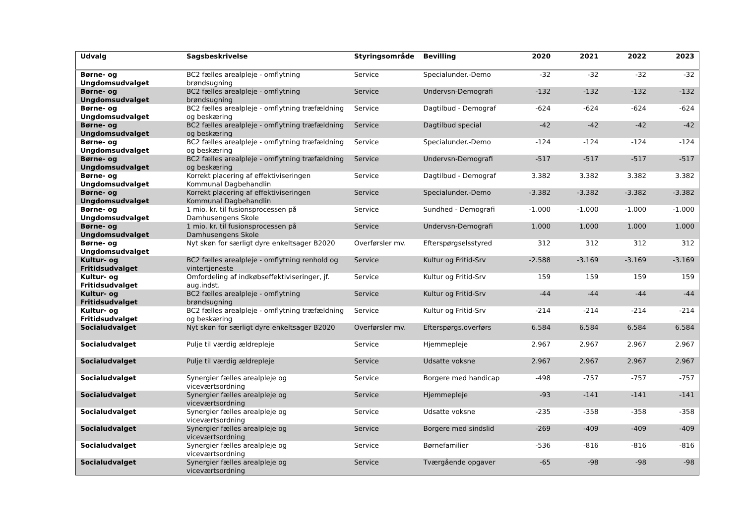| Udvalg | Sagsbeskrivelse | Styringsområde | Bevilling | 2020 | 2021 | 2022 | 2023 |
| --- | --- | --- | --- | --- | --- | --- | --- |
| Børne- og Ungdomsudvalget | BC2 fælles arealpleje - omflytning brøndsugning | Service | Specialunder.-Demo | -32 | -32 | -32 | -32 |
| Børne- og Ungdomsudvalget | BC2 fælles arealpleje - omflytning brøndsugning | Service | Undervsn-Demografi | -132 | -132 | -132 | -132 |
| Børne- og Ungdomsudvalget | BC2 fælles arealpleje - omflytning træfældning og beskæring | Service | Dagtilbud - Demograf | -624 | -624 | -624 | -624 |
| Børne- og Ungdomsudvalget | BC2 fælles arealpleje - omflytning træfældning og beskæring | Service | Dagtilbud special | -42 | -42 | -42 | -42 |
| Børne- og Ungdomsudvalget | BC2 fælles arealpleje - omflytning træfældning og beskæring | Service | Specialunder.-Demo | -124 | -124 | -124 | -124 |
| Børne- og Ungdomsudvalget | BC2 fælles arealpleje - omflytning træfældning og beskæring | Service | Undervsn-Demografi | -517 | -517 | -517 | -517 |
| Børne- og Ungdomsudvalget | Korrekt placering af effektiviseringen Kommunal Dagbehandlin | Service | Dagtilbud - Demograf | 3.382 | 3.382 | 3.382 | 3.382 |
| Børne- og Ungdomsudvalget | Korrekt placering af effektiviseringen Kommunal Dagbehandlin | Service | Specialunder.-Demo | -3.382 | -3.382 | -3.382 | -3.382 |
| Børne- og Ungdomsudvalget | 1 mio. kr. til fusionsprocessen på Damhusengens Skole | Service | Sundhed - Demografi | -1.000 | -1.000 | -1.000 | -1.000 |
| Børne- og Ungdomsudvalget | 1 mio. kr. til fusionsprocessen på Damhusengens Skole | Service | Undervsn-Demografi | 1.000 | 1.000 | 1.000 | 1.000 |
| Børne- og Ungdomsudvalget | Nyt skøn for særligt dyre enkeltsager B2020 | Overførsler mv. | Efterspørgselsstyred | 312 | 312 | 312 | 312 |
| Kultur- og Fritidsudvalget | BC2 fælles arealpleje - omflytning renhold og vintertjeneste | Service | Kultur og Fritid-Srv | -2.588 | -3.169 | -3.169 | -3.169 |
| Kultur- og Fritidsudvalget | Omfordeling af indkøbseffektiviseringer, jf. aug.indst. | Service | Kultur og Fritid-Srv | 159 | 159 | 159 | 159 |
| Kultur- og Fritidsudvalget | BC2 fælles arealpleje - omflytning brøndsugning | Service | Kultur og Fritid-Srv | -44 | -44 | -44 | -44 |
| Kultur- og Fritidsudvalget | BC2 fælles arealpleje - omflytning træfældning og beskæring | Service | Kultur og Fritid-Srv | -214 | -214 | -214 | -214 |
| Socialudvalget | Nyt skøn for særligt dyre enkeltsager B2020 | Overførsler mv. | Efterspørgs.overførs | 6.584 | 6.584 | 6.584 | 6.584 |
| Socialudvalget | Pulje til værdig ældrepleje | Service | Hjemmepleje | 2.967 | 2.967 | 2.967 | 2.967 |
| Socialudvalget | Pulje til værdig ældrepleje | Service | Udsatte voksne | 2.967 | 2.967 | 2.967 | 2.967 |
| Socialudvalget | Synergier fælles arealpleje og viceværtsordning | Service | Borgere med handicap | -498 | -757 | -757 | -757 |
| Socialudvalget | Synergier fælles arealpleje og viceværtsordning | Service | Hjemmepleje | -93 | -141 | -141 | -141 |
| Socialudvalget | Synergier fælles arealpleje og viceværtsordning | Service | Udsatte voksne | -235 | -358 | -358 | -358 |
| Socialudvalget | Synergier fælles arealpleje og viceværtsordning | Service | Borgere med sindslid | -269 | -409 | -409 | -409 |
| Socialudvalget | Synergier fælles arealpleje og viceværtsordning | Service | Børnefamilier | -536 | -816 | -816 | -816 |
| Socialudvalget | Synergier fælles arealpleje og viceværtsordning | Service | Tværgående opgaver | -65 | -98 | -98 | -98 |